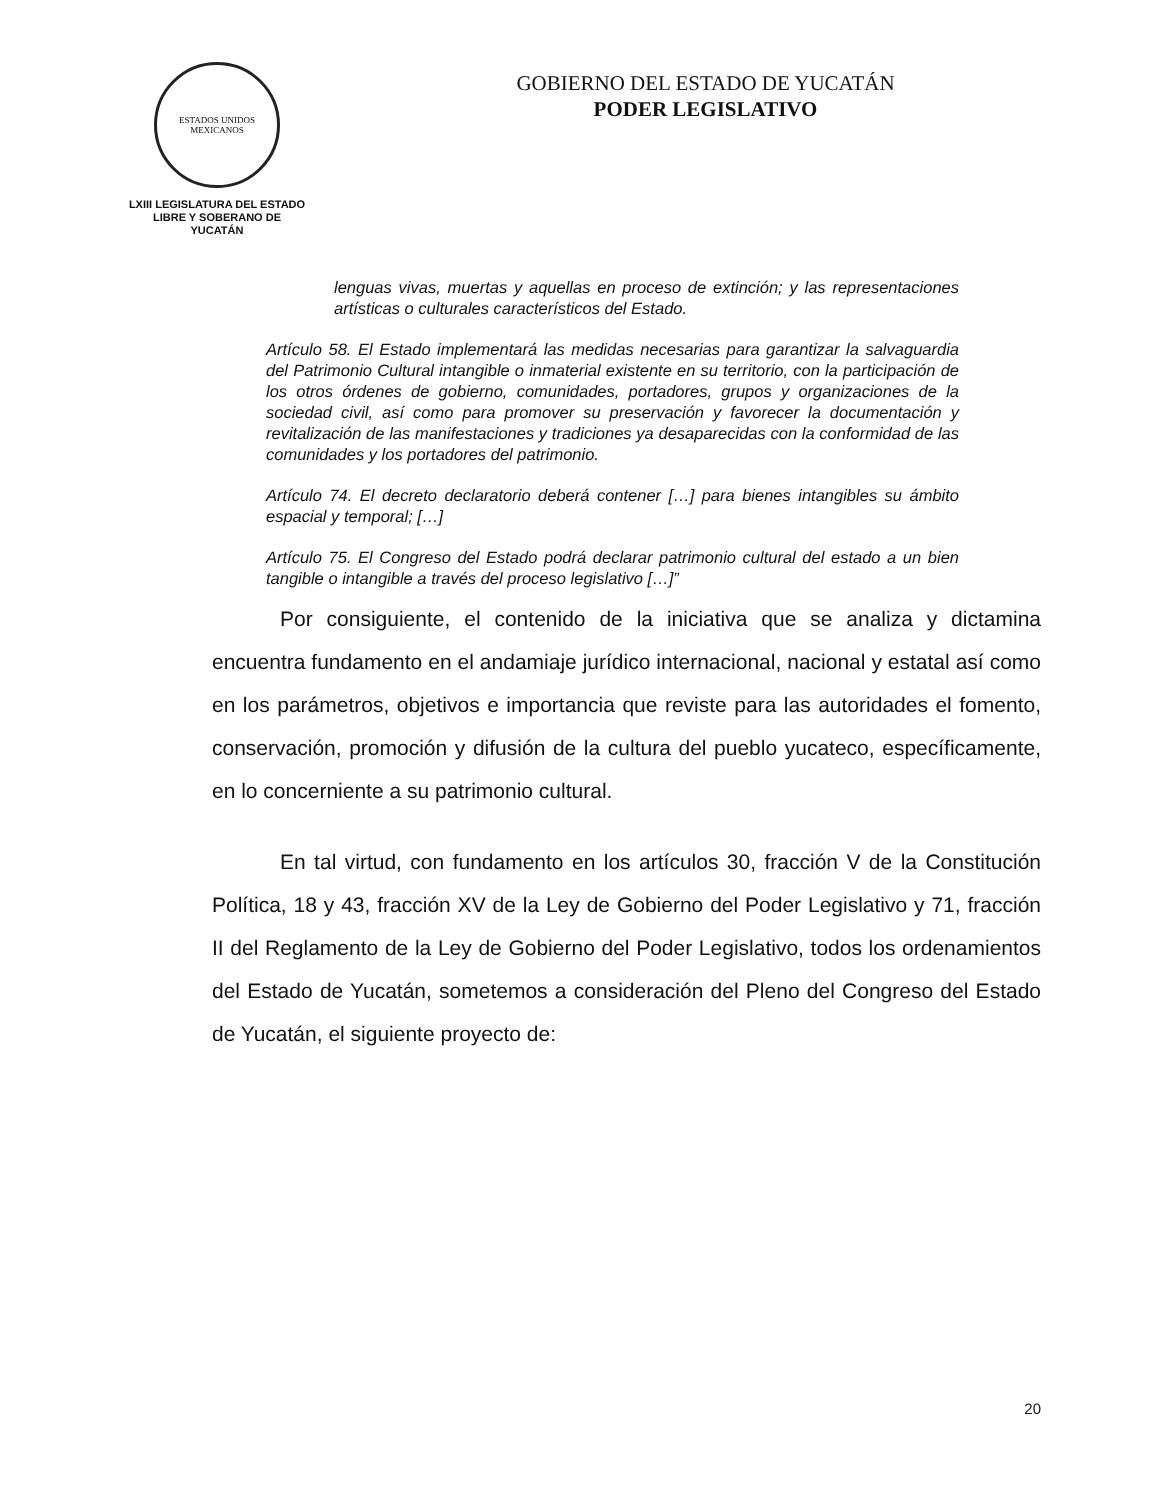ESTADOS UNIDOS MEXICANOS
LXIII LEGISLATURA DEL ESTADO
LIBRE Y SOBERANO DE
YUCATÁN
GOBIERNO DEL ESTADO DE YUCATÁN
PODER LEGISLATIVO
lenguas vivas, muertas y aquellas en proceso de extinción; y las representaciones artísticas o culturales característicos del Estado.
Artículo 58. El Estado implementará las medidas necesarias para garantizar la salvaguardia del Patrimonio Cultural intangible o inmaterial existente en su territorio, con la participación de los otros órdenes de gobierno, comunidades, portadores, grupos y organizaciones de la sociedad civil, así como para promover su preservación y favorecer la documentación y revitalización de las manifestaciones y tradiciones ya desaparecidas con la conformidad de las comunidades y los portadores del patrimonio.
Artículo 74. El decreto declaratorio deberá contener […] para bienes intangibles su ámbito espacial y temporal; […]
Artículo 75. El Congreso del Estado podrá declarar patrimonio cultural del estado a un bien tangible o intangible a través del proceso legislativo […]”
Por consiguiente, el contenido de la iniciativa que se analiza y dictamina encuentra fundamento en el andamiaje jurídico internacional, nacional y estatal así como en los parámetros, objetivos e importancia que reviste para las autoridades el fomento, conservación, promoción y difusión de la cultura del pueblo yucateco, específicamente, en lo concerniente a su patrimonio cultural.
En tal virtud, con fundamento en los artículos 30, fracción V de la Constitución Política, 18 y 43, fracción XV de la Ley de Gobierno del Poder Legislativo y 71, fracción II del Reglamento de la Ley de Gobierno del Poder Legislativo, todos los ordenamientos del Estado de Yucatán, sometemos a consideración del Pleno del Congreso del Estado de Yucatán, el siguiente proyecto de:
20